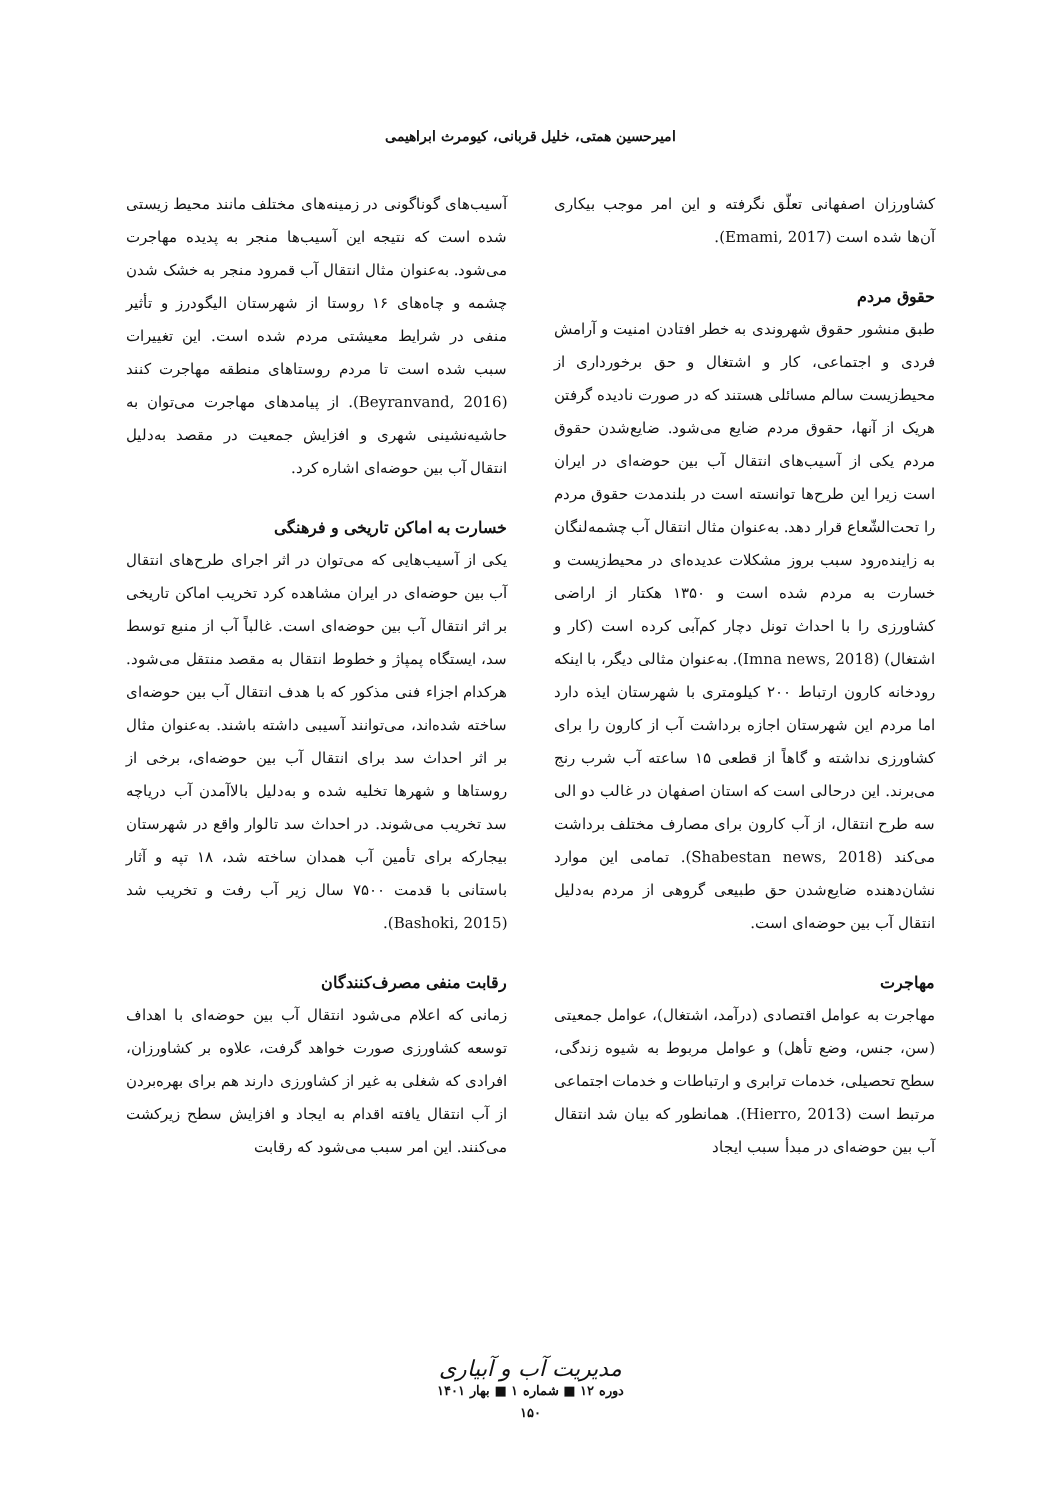امیرحسین همتی، خلیل قربانی، کیومرث ابراهیمی
کشاورزان اصفهانی تعلّق نگرفته و این امر موجب بیکاری آن‌ها شده است (Emami, 2017).
حقوق مردم
طبق منشور حقوق شهروندی به خطر افتادن امنیت و آرامش فردی و اجتماعی، کار و اشتغال و حق برخورداری از محیط‌زیست سالم مسائلی هستند که در صورت نادیده گرفتن هریک از آنها، حقوق مردم ضایع می‌شود. ضایع‌شدن حقوق مردم یکی از آسیب‌های انتقال آب بین حوضه‌ای در ایران است زیرا این طرح‌ها توانسته است در بلندمدت حقوق مردم را تحت‌الشّعاع قرار دهد. به‌عنوان مثال انتقال آب چشمه‌لنگان به زاینده‌رود سبب بروز مشکلات عدیده‌ای در محیط‌زیست و خسارت به مردم شده است و ۱۳۵۰ هکتار از اراضی کشاورزی را با احداث تونل دچار کم‌آبی کرده است (کار و اشتغال) (Imna news, 2018). به‌عنوان مثالی دیگر، با اینکه رودخانه کارون ارتباط ۲۰۰ کیلومتری با شهرستان ایذه دارد اما مردم این شهرستان اجازه برداشت آب از کارون را برای کشاورزی نداشته و گاهاً از قطعی ۱۵ ساعته آب شرب رنج می‌برند. این درحالی است که استان اصفهان در غالب دو الی سه طرح انتقال، از آب کارون برای مصارف مختلف برداشت می‌کند (Shabestan news, 2018). تمامی این موارد نشان‌دهنده ضایع‌شدن حق طبیعی گروهی از مردم به‌دلیل انتقال آب بین حوضه‌ای است.
مهاجرت
مهاجرت به عوامل اقتصادی (درآمد، اشتغال)، عوامل جمعیتی (سن، جنس، وضع تأهل) و عوامل مربوط به شیوه زندگی، سطح تحصیلی، خدمات ترابری و ارتباطات و خدمات اجتماعی مرتبط است (Hierro, 2013). همانطور که بیان شد انتقال آب بین حوضه‌ای در مبدأ سبب ایجاد
آسیب‌های گوناگونی در زمینه‌های مختلف مانند محیط زیستی شده است که نتیجه این آسیب‌ها منجر به پدیده مهاجرت می‌شود. به‌عنوان مثال انتقال آب قمرود منجر به خشک شدن چشمه و چاه‌های ۱۶ روستا از شهرستان الیگودرز و تأثیر منفی در شرایط معیشتی مردم شده است. این تغییرات سبب شده است تا مردم روستاهای منطقه مهاجرت کنند (Beyranvand, 2016). از پیامدهای مهاجرت می‌توان به حاشیه‌نشینی شهری و افزایش جمعیت در مقصد به‌دلیل انتقال آب بین حوضه‌ای اشاره کرد.
خسارت به اماکن تاریخی و فرهنگی
یکی از آسیب‌هایی که می‌توان در اثر اجرای طرح‌های انتقال آب بین حوضه‌ای در ایران مشاهده کرد تخریب اماکن تاریخی بر اثر انتقال آب بین حوضه‌ای است. غالباً آب از منبع توسط سد، ایستگاه پمپاژ و خطوط انتقال به مقصد منتقل می‌شود. هرکدام اجزاء فنی مذکور که با هدف انتقال آب بین حوضه‌ای ساخته شده‌اند، می‌توانند آسیبی داشته باشند. به‌عنوان مثال بر اثر احداث سد برای انتقال آب بین حوضه‌ای، برخی از روستاها و شهرها تخلیه شده و به‌دلیل بالاآمدن آب دریاچه سد تخریب می‌شوند. در احداث سد تالوار واقع در شهرستان بیجارکه برای تأمین آب همدان ساخته شد، ۱۸ تپه و آثار باستانی با قدمت ۷۵۰۰ سال زیر آب رفت و تخریب شد (Bashoki, 2015).
رقابت منفی مصرف‌کنندگان
زمانی که اعلام می‌شود انتقال آب بین حوضه‌ای با اهداف توسعه کشاورزی صورت خواهد گرفت، علاوه بر کشاورزان، افرادی که شغلی به غیر از کشاورزی دارند هم برای بهره‌بردن از آب انتقال یافته اقدام به ایجاد و افزایش سطح زیرکشت می‌کنند. این امر سبب می‌شود که رقابت
مدیریت آب و آبیاری
دوره ۱۲ ■ شماره ۱ ■ بهار ۱۴۰۱
۱۵۰